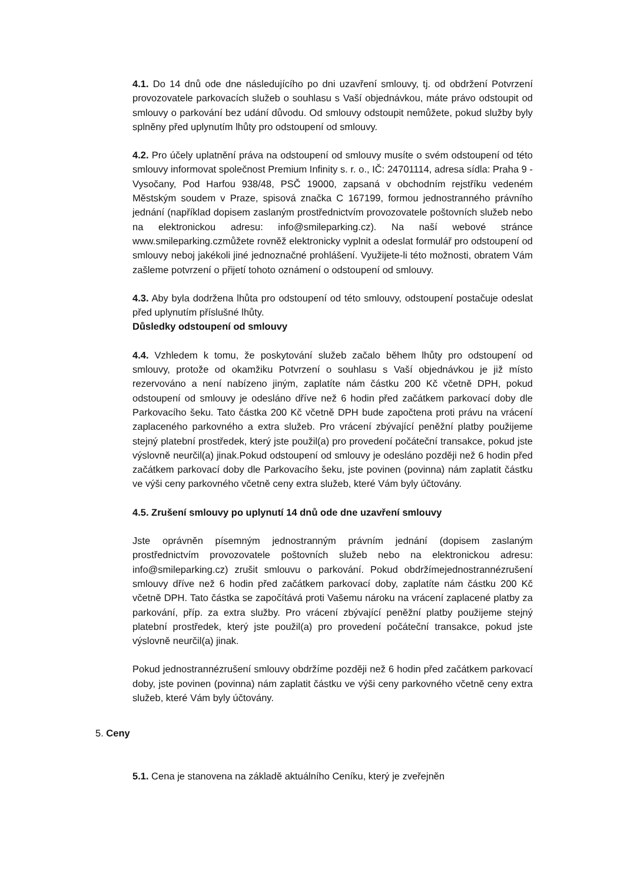4.1. Do 14 dnů ode dne následujícího po dni uzavření smlouvy, tj. od obdržení Potvrzení provozovatele parkovacích služeb o souhlasu s Vaší objednávkou, máte právo odstoupit od smlouvy o parkování bez udání důvodu. Od smlouvy odstoupit nemůžete, pokud služby byly splněny před uplynutím lhůty pro odstoupení od smlouvy.
4.2. Pro účely uplatnění práva na odstoupení od smlouvy musíte o svém odstoupení od této smlouvy informovat společnost Premium Infinity s. r. o., IČ: 24701114, adresa sídla: Praha 9 - Vysočany, Pod Harfou 938/48, PSČ 19000, zapsaná v obchodním rejstříku vedeném Městským soudem v Praze, spisová značka C 167199, formou jednostranného právního jednání (například dopisem zaslaným prostřednictvím provozovatele poštovních služeb nebo na elektronickou adresu: info@smileparking.cz). Na naší webové stránce www.smileparking.czmůžete rovněž elektronicky vyplnit a odeslat formulář pro odstoupení od smlouvy neboj jakékoli jiné jednoznačné prohlášení. Využijete-li této možnosti, obratem Vám zašleme potvrzení o přijetí tohoto oznámení o odstoupení od smlouvy.
4.3. Aby byla dodržena lhůta pro odstoupení od této smlouvy, odstoupení postačuje odeslat před uplynutím příslušné lhůty.
Důsledky odstoupení od smlouvy
4.4. Vzhledem k tomu, že poskytování služeb začalo během lhůty pro odstoupení od smlouvy, protože od okamžiku Potvrzení o souhlasu s Vaší objednávkou je již místo rezervováno a není nabízeno jiným, zaplatíte nám částku 200 Kč včetně DPH, pokud odstoupení od smlouvy je odesláno dříve než 6 hodin před začátkem parkovací doby dle Parkovacího šeku. Tato částka 200 Kč včetně DPH bude započtena proti právu na vrácení zaplaceného parkovného a extra služeb. Pro vrácení zbývající peněžní platby použijeme stejný platební prostředek, který jste použil(a) pro provedení počáteční transakce, pokud jste výslovně neurčil(a) jinak.Pokud odstoupení od smlouvy je odesláno později než 6 hodin před začátkem parkovací doby dle Parkovacího šeku, jste povinen (povinna) nám zaplatit částku ve výši ceny parkovného včetně ceny extra služeb, které Vám byly účtovány.
4.5. Zrušení smlouvy po uplynutí 14 dnů ode dne uzavření smlouvy
Jste oprávněn písemným jednostranným právním jednání (dopisem zaslaným prostřednictvím provozovatele poštovních služeb nebo na elektronickou adresu: info@smileparking.cz) zrušit smlouvu o parkování. Pokud obdržímejednostrannézrušení smlouvy dříve než 6 hodin před začátkem parkovací doby, zaplatíte nám částku 200 Kč včetně DPH. Tato částka se započítává proti Vašemu nároku na vrácení zaplacené platby za parkování, příp. za extra služby. Pro vrácení zbývající peněžní platby použijeme stejný platební prostředek, který jste použil(a) pro provedení počáteční transakce, pokud jste výslovně neurčil(a) jinak.
Pokud jednostrannézrušení smlouvy obdržíme později než 6 hodin před začátkem parkovací doby, jste povinen (povinna) nám zaplatit částku ve výši ceny parkovného včetně ceny extra služeb, které Vám byly účtovány.
5. Ceny
5.1. Cena je stanovena na základě aktuálního Ceníku, který je zveřejněn